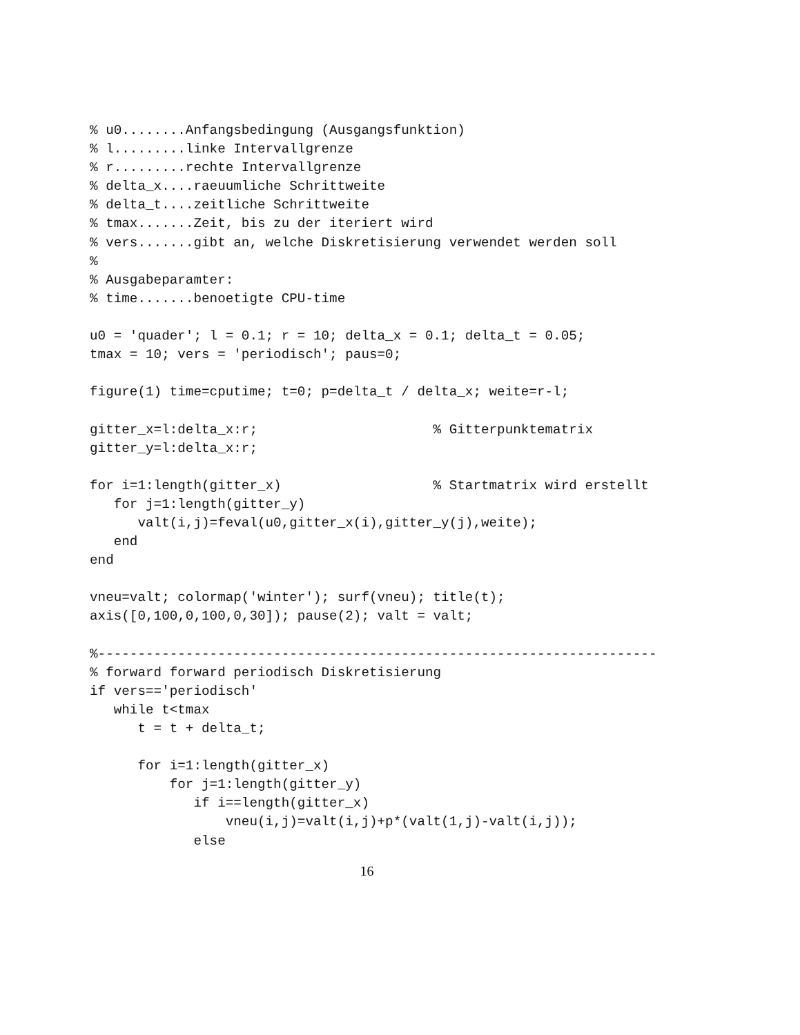% u0........Anfangsbedingung (Ausgangsfunktion)
% l.........linke Intervallgrenze
% r.........rechte Intervallgrenze
% delta_x....raeuumliche Schrittweite
% delta_t....zeitliche Schrittweite
% tmax.......Zeit, bis zu der iteriert wird
% vers.......gibt an, welche Diskretisierung verwendet werden soll
%
% Ausgabeparamter:
% time.......benoetigte CPU-time

u0 = 'quader'; l = 0.1; r = 10; delta_x = 0.1; delta_t = 0.05;
tmax = 10; vers = 'periodisch'; paus=0;

figure(1) time=cputime; t=0; p=delta_t / delta_x; weite=r-l;

gitter_x=l:delta_x:r;                      % Gitterpunktematrix
gitter_y=l:delta_x:r;

for i=1:length(gitter_x)                   % Startmatrix wird erstellt
   for j=1:length(gitter_y)
      valt(i,j)=feval(u0,gitter_x(i),gitter_y(j),weite);
   end
end

vneu=valt; colormap('winter'); surf(vneu); title(t);
axis([0,100,0,100,0,30]); pause(2); valt = valt;

%----------------------------------------------------------------------
% forward forward periodisch Diskretisierung
if vers=='periodisch'
   while t<tmax
      t = t + delta_t;

      for i=1:length(gitter_x)
          for j=1:length(gitter_y)
             if i==length(gitter_x)
                 vneu(i,j)=valt(i,j)+p*(valt(1,j)-valt(i,j));
             else
16